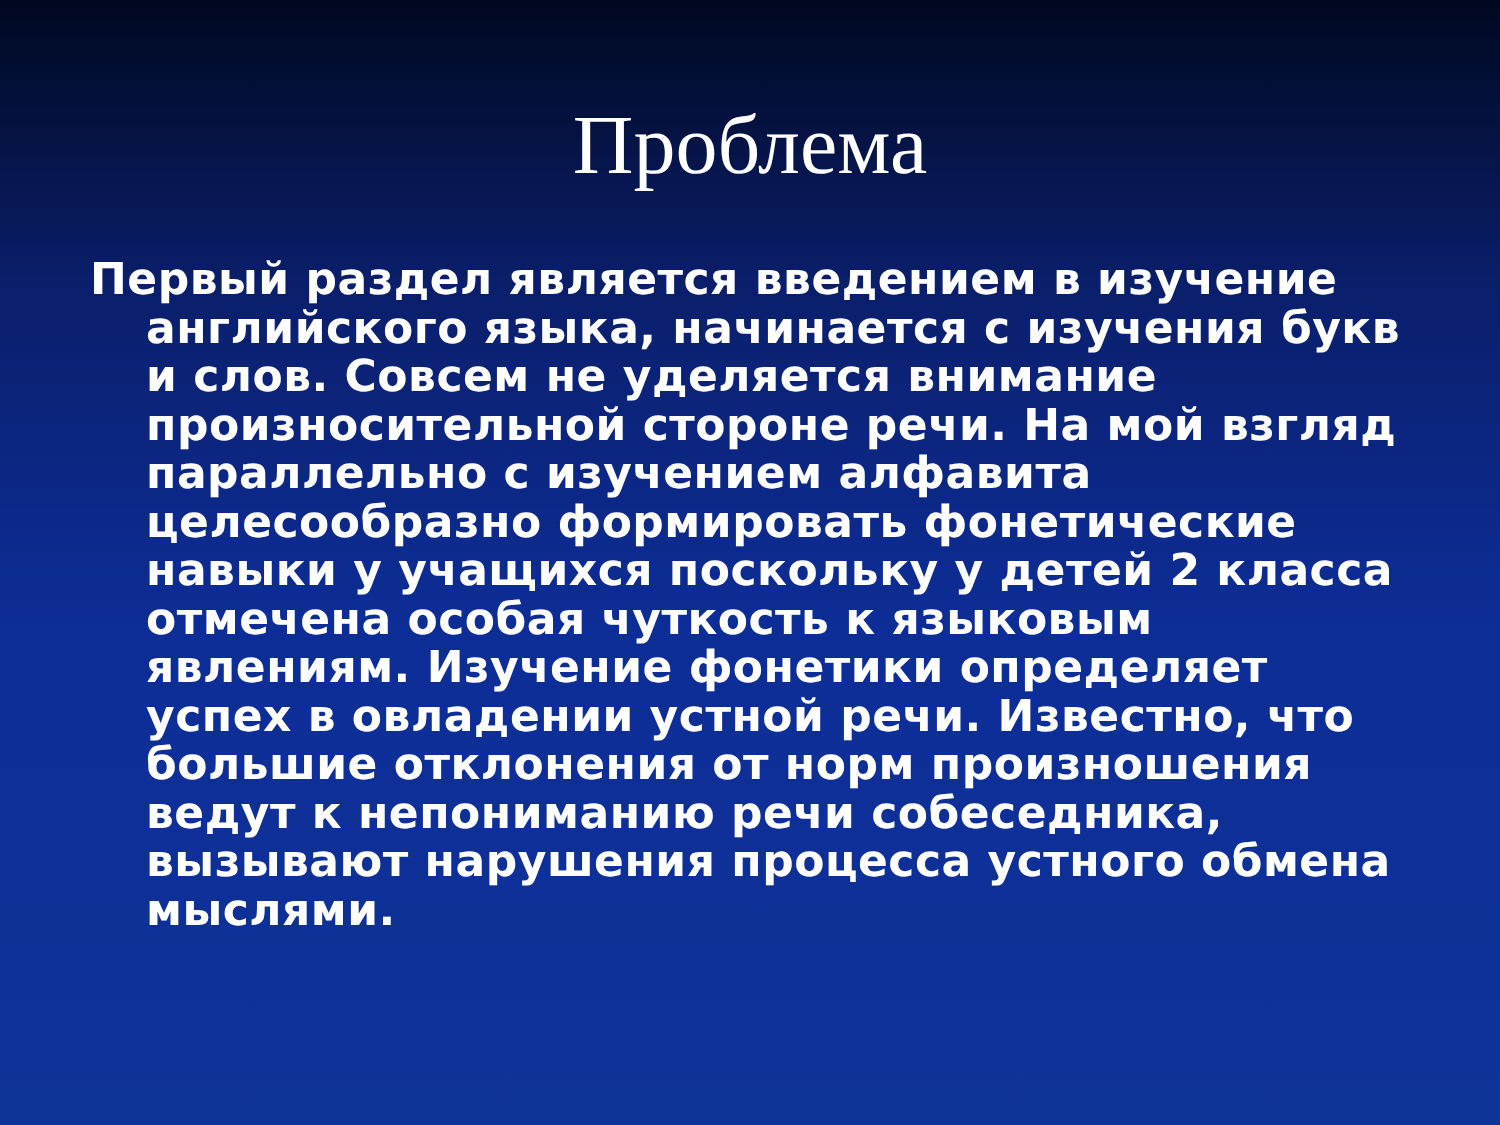Проблема
Первый раздел является введением в изучение английского языка, начинается с изучения букв и слов. Совсем не уделяется внимание произносительной стороне речи. На мой взгляд параллельно с изучением алфавита целесообразно формировать фонетические навыки у учащихся поскольку у детей 2 класса отмечена особая чуткость к языковым явлениям. Изучение фонетики определяет успех в овладении устной речи. Известно, что большие отклонения от норм произношения ведут к непониманию речи собеседника, вызывают нарушения процесса устного обмена мыслями.